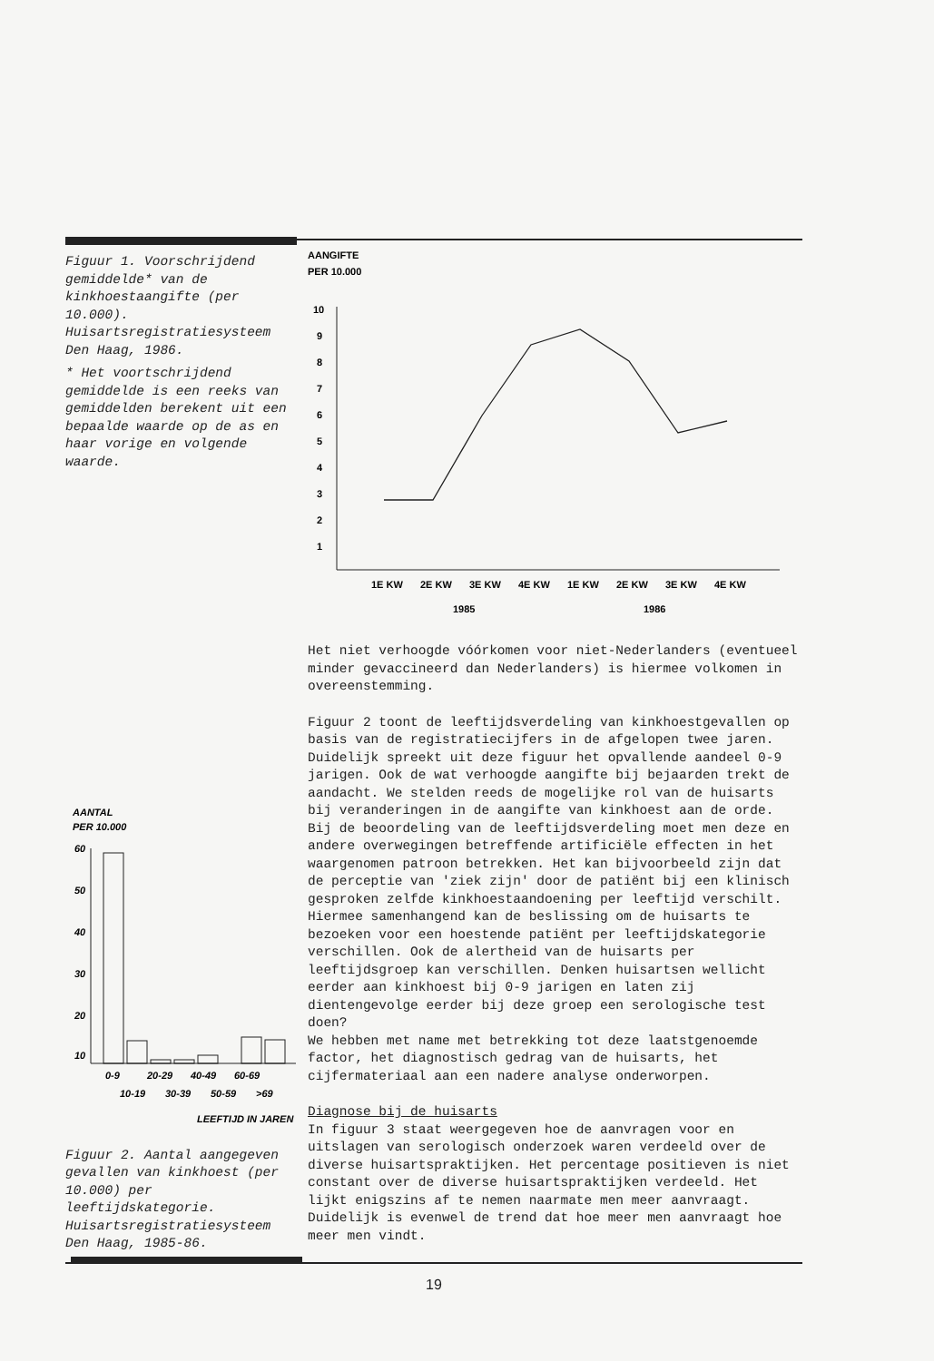Figuur 1. Voorschrijdend gemiddelde* van de kinkhoestaangifte (per 10.000). Huisartsregistratiesysteem Den Haag, 1986.
* Het voortschrijdend gemiddelde is een reeks van gemiddelden berekent uit een bepaalde waarde op de as en haar vorige en volgende waarde.
AANTAL
PER 10.000
60
50
40
30
20
10
0-9
20-29
40-49
60-69
10-19
30-39
50-59
>69
LEEFTIJD IN JAREN
Figuur 2. Aantal aangegeven gevallen van kinkhoest (per 10.000) per leeftijdskategorie. Huisartsregistratiesysteem Den Haag, 1985-86.
AANGIFTE
PER 10.000
10
9
8
7
6
5
4
3
2
1
1E KW
2E KW
3E KW
4E KW
1E KW
2E KW
3E KW
4E KW
1985
1986
Het niet verhoogde vóórkomen voor niet-Nederlanders (eventueel minder gevaccineerd dan Nederlanders) is hiermee volkomen in overeenstemming.
Figuur 2 toont de leeftijdsverdeling van kinkhoestgevallen op basis van de registratiecijfers in de afgelopen twee jaren. Duidelijk spreekt uit deze figuur het opvallende aandeel 0-9 jarigen. Ook de wat verhoogde aangifte bij bejaarden trekt de aandacht. We stelden reeds de mogelijke rol van de huisarts bij veranderingen in de aangifte van kinkhoest aan de orde. Bij de beoordeling van de leeftijdsverdeling moet men deze en andere overwegingen betreffende artificiële effecten in het waargenomen patroon betrekken. Het kan bijvoorbeeld zijn dat de perceptie van 'ziek zijn' door de patiënt bij een klinisch gesproken zelfde kinkhoestaandoening per leeftijd verschilt. Hiermee samenhangend kan de beslissing om de huisarts te bezoeken voor een hoestende patiënt per leeftijdskategorie verschillen. Ook de alertheid van de huisarts per leeftijdsgroep kan verschillen. Denken huisartsen wellicht eerder aan kinkhoest bij 0-9 jarigen en laten zij dientengevolge eerder bij deze groep een serologische test doen?
We hebben met name met betrekking tot deze laatstgenoemde factor, het diagnostisch gedrag van de huisarts, het cijfermateriaal aan een nadere analyse onderworpen.
Diagnose bij de huisarts
In figuur 3 staat weergegeven hoe de aanvragen voor en uitslagen van serologisch onderzoek waren verdeeld over de diverse huisartspraktijken. Het percentage positieven is niet constant over de diverse huisartspraktijken verdeeld. Het lijkt enigszins af te nemen naarmate men meer aanvraagt. Duidelijk is evenwel de trend dat hoe meer men aanvraagt hoe meer men vindt.
19